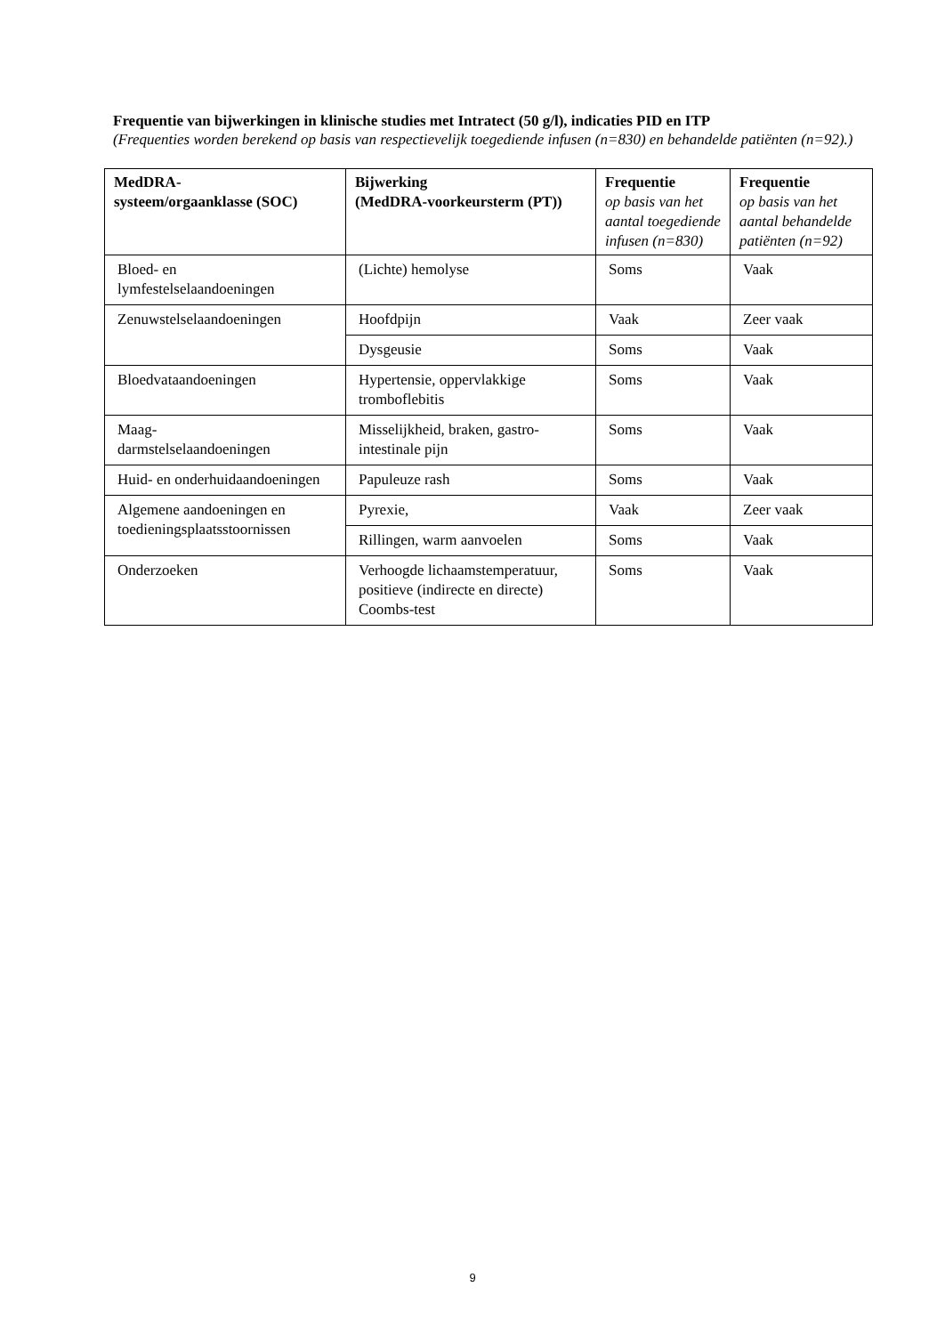Frequentie van bijwerkingen in klinische studies met Intratect (50 g/l), indicaties PID en ITP
(Frequenties worden berekend op basis van respectievelijk toegediende infusen (n=830) en behandelde patiënten (n=92).)
| MedDRA- systeem/orgaanklasse (SOC) | Bijwerking (MedDRA-voorkeursterm (PT)) | Frequentie op basis van het aantal toegediende infusen (n=830) | Frequentie op basis van het aantal behandelde patiënten (n=92) |
| --- | --- | --- | --- |
| Bloed- en lymfestelselaandoeningen | (Lichte) hemolyse | Soms | Vaak |
| Zenuwstelselaandoeningen | Hoofdpijn | Vaak | Zeer vaak |
| | Dysgeusie | Soms | Vaak |
| Bloedvataandoeningen | Hypertensie, oppervlakkige tromboflebitis | Soms | Vaak |
| Maag- darmstelselaandoeningen | Misselijkheid, braken, gastro-intestinale pijn | Soms | Vaak |
| Huid- en onderhuidaandoeningen | Papuleuze rash | Soms | Vaak |
| Algemene aandoeningen en toedieningsplaatsstoornissen | Pyrexie, | Vaak | Zeer vaak |
| | Rillingen, warm aanvoelen | Soms | Vaak |
| Onderzoeken | Verhoogde lichaamstemperatuur, positieve (indirecte en directe) Coombs-test | Soms | Vaak |
9